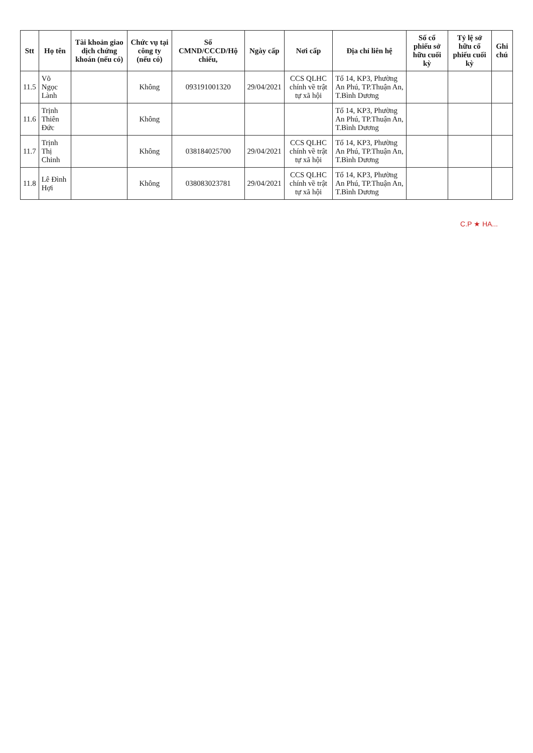| Stt | Họ tên | Tài khoản giao dịch chứng khoán (nếu có) | Chức vụ tại công ty (nếu có) | Số CMND/CCCD/Hộ chiếu, | Ngày cấp | Nơi cấp | Địa chỉ liên hệ | Số cổ phiếu sở hữu cuối kỳ | Tỷ lệ sở hữu cổ phiếu cuối kỳ | Ghi chú |
| --- | --- | --- | --- | --- | --- | --- | --- | --- | --- | --- |
| 11.5 | Võ Ngọc Lành | | Không | 093191001320 | 29/04/2021 | CCS QLHC chính về trật tự xã hội | Tổ 14, KP3, Phường An Phú, TP.Thuận An, T.Bình Dương | | | |
| 11.6 | Trịnh Thiên Đức | | Không | | | | Tổ 14, KP3, Phường An Phú, TP.Thuận An, T.Bình Dương | | | |
| 11.7 | Trịnh Thị Chinh | | Không | 038184025700 | 29/04/2021 | CCS QLHC chính về trật tự xã hội | Tổ 14, KP3, Phường An Phú, TP.Thuận An, T.Bình Dương | | | |
| 11.8 | Lê Đình Hợi | | Không | 038083023781 | 29/04/2021 | CCS QLHC chính về trật tự xã hội | Tổ 14, KP3, Phường An Phú, TP.Thuận An, T.Bình Dương | | | |
C.P ★ HA...